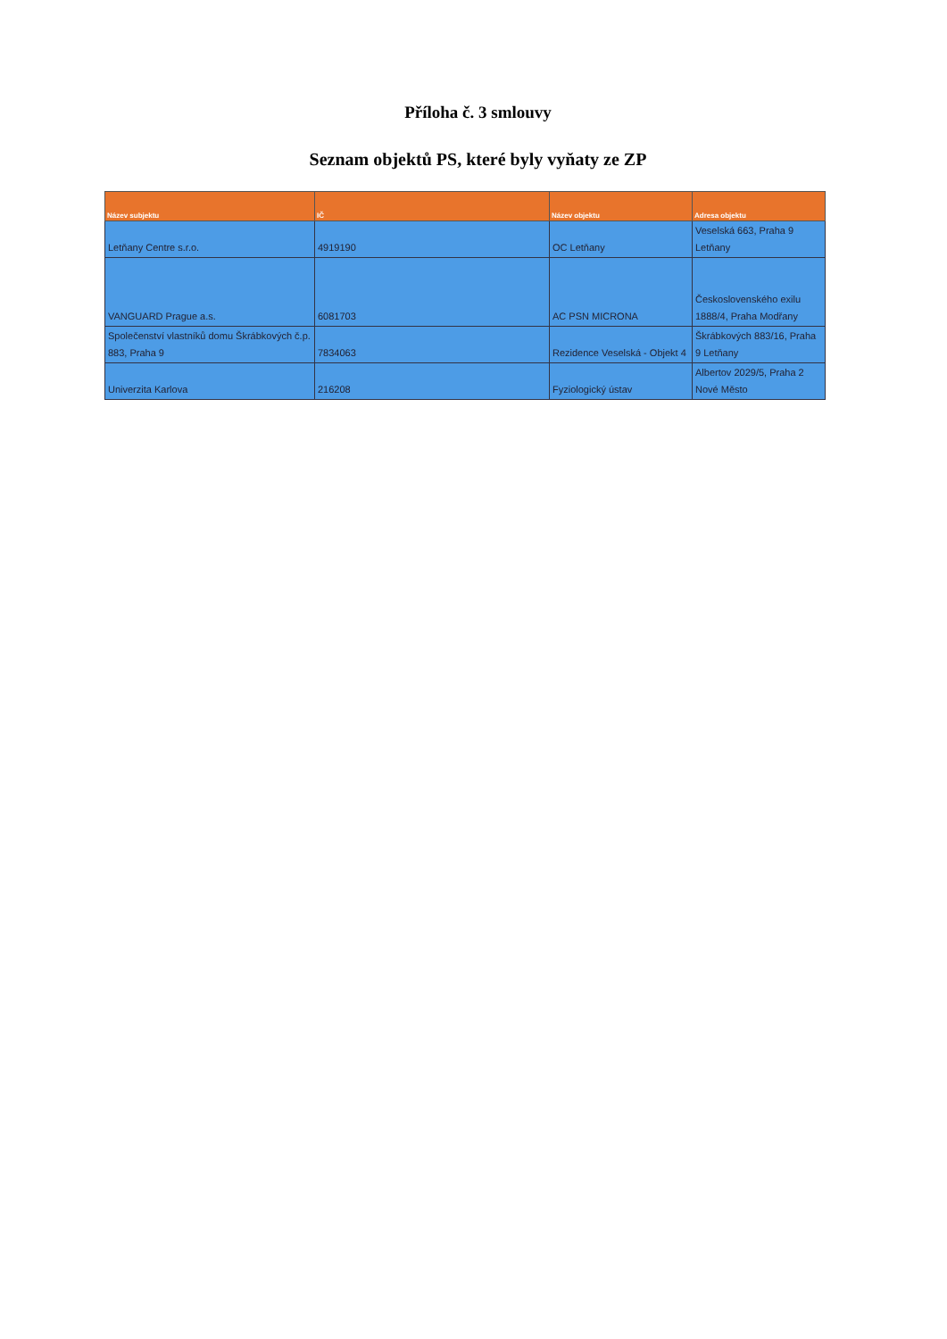Příloha č. 3 smlouvy
Seznam objektů PS, které byly vyňaty ze ZP
| Název subjektu | IČ | Název objektu | Adresa objektu |
| --- | --- | --- | --- |
| Letňany Centre s.r.o. | 4919190 | OC Letňany | Veselská 663, Praha 9 Letňany |
| VANGUARD Prague a.s. | 6081703 | AC PSN MICRONA | Československého exilu 1888/4, Praha Modřany |
| Společenství vlastníků domu Škrábkových č.p. 883, Praha 9 | 7834063 | Rezidence Veselská - Objekt 4 | Škrábkových 883/16, Praha 9 Letňany |
| Univerzita Karlova | 216208 | Fyziologický ústav | Albertov 2029/5, Praha 2 Nové Město |